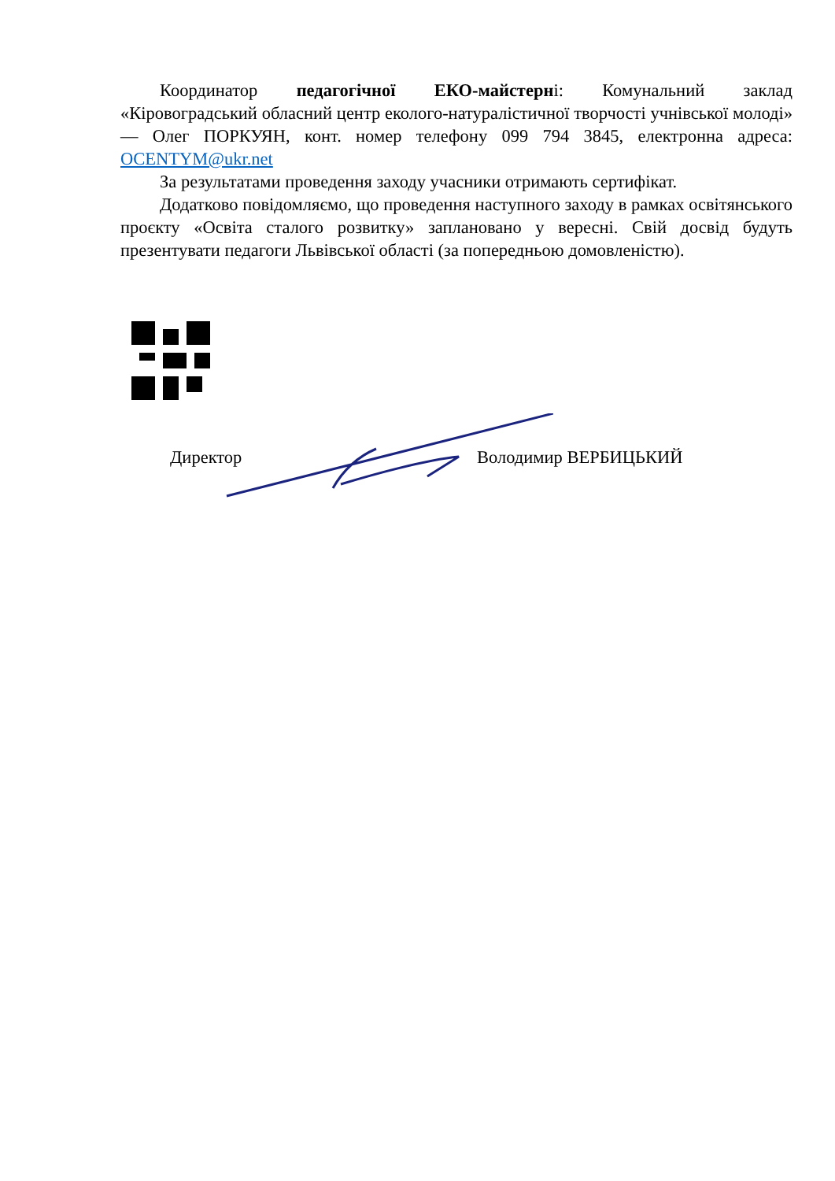Координатор педагогічної ЕКО-майстерні: Комунальний заклад «Кіровоградський обласний центр еколого-натуралістичної творчості учнівської молоді» — Олег ПОРКУЯН, конт. номер телефону 099 794 3845, електронна адреса: OCENTYM@ukr.net
За результатами проведення заходу учасники отримають сертифікат.
Додатково повідомляємо, що проведення наступного заходу в рамках освітянського проєкту «Освіта сталого розвитку» заплановано у вересні. Свій досвід будуть презентувати педагоги Львівської області (за попередньою домовленістю).
Директор Володимир ВЕРБИЦЬКИЙ